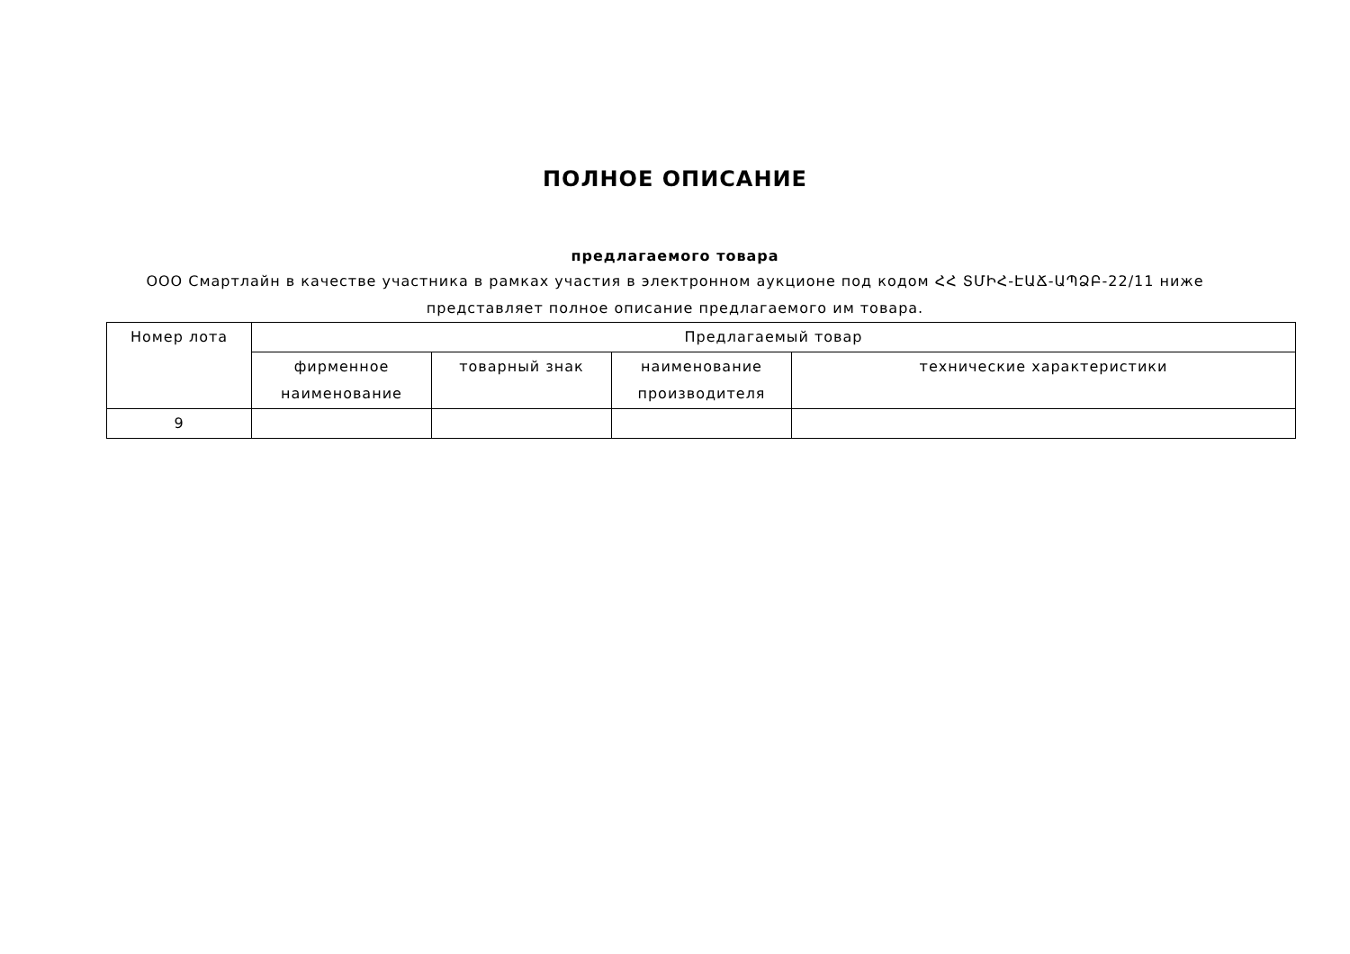ПОЛНОЕ ОПИСАНИЕ
предлагаемого товара
ООО Смартлайн в качестве участника в рамках участия в электронном аукционе под кодом ՀՀ ՏՄԻՀ-ԷԱՃ-ԱՊՁԲ-22/11 ниже представляет полное описание предлагаемого им товара.
| Номер лота | Предлагаемый товар | | | |
| --- | --- | --- | --- | --- |
| | фирменное наименование | товарный знак | наименование производителя | технические характеристики |
| 9 | | | | |